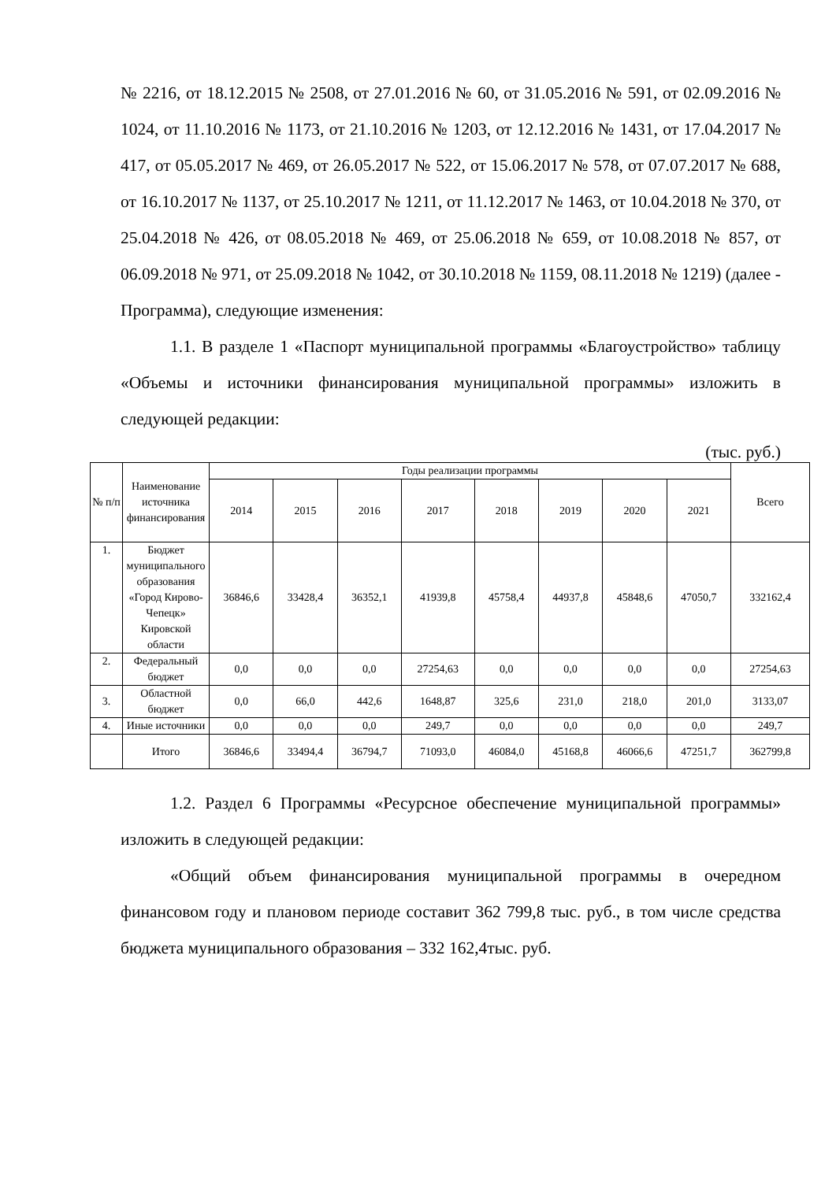№ 2216, от 18.12.2015 № 2508, от 27.01.2016 № 60, от 31.05.2016 № 591, от 02.09.2016 № 1024, от 11.10.2016 № 1173, от 21.10.2016 № 1203, от 12.12.2016 № 1431, от 17.04.2017 № 417, от 05.05.2017 № 469, от 26.05.2017 № 522, от 15.06.2017 № 578, от 07.07.2017 № 688, от 16.10.2017 № 1137, от 25.10.2017 № 1211, от 11.12.2017 № 1463, от 10.04.2018 № 370, от 25.04.2018 № 426, от 08.05.2018 № 469, от 25.06.2018 № 659, от 10.08.2018 № 857, от 06.09.2018 № 971, от 25.09.2018 № 1042, от 30.10.2018 № 1159, 08.11.2018 № 1219) (далее - Программа), следующие изменения:
1.1. В разделе 1 «Паспорт муниципальной программы «Благоустройство» таблицу «Объемы и источники финансирования муниципальной программы» изложить в следующей редакции:
(тыс. руб.)
| № п/п | Наименование источника финансирования | Годы реализации программы | | | | | | | | Всего |
| --- | --- | --- | --- | --- | --- | --- | --- | --- | --- | --- |
| | | 2014 | 2015 | 2016 | 2017 | 2018 | 2019 | 2020 | 2021 | |
| 1. | Бюджет муниципального образования «Город Кирово-Чепецк» Кировской области | 36846,6 | 33428,4 | 36352,1 | 41939,8 | 45758,4 | 44937,8 | 45848,6 | 47050,7 | 332162,4 |
| 2. | Федеральный бюджет | 0,0 | 0,0 | 0,0 | 27254,63 | 0,0 | 0,0 | 0,0 | 0,0 | 27254,63 |
| 3. | Областной бюджет | 0,0 | 66,0 | 442,6 | 1648,87 | 325,6 | 231,0 | 218,0 | 201,0 | 3133,07 |
| 4. | Иные источники | 0,0 | 0,0 | 0,0 | 249,7 | 0,0 | 0,0 | 0,0 | 0,0 | 249,7 |
| | Итого | 36846,6 | 33494,4 | 36794,7 | 71093,0 | 46084,0 | 45168,8 | 46066,6 | 47251,7 | 362799,8 |
1.2. Раздел 6 Программы «Ресурсное обеспечение муниципальной программы» изложить в следующей редакции:
«Общий объем финансирования муниципальной программы в очередном финансовом году и плановом периоде составит 362 799,8 тыс. руб., в том числе средства бюджета муниципального образования – 332 162,4тыс. руб.